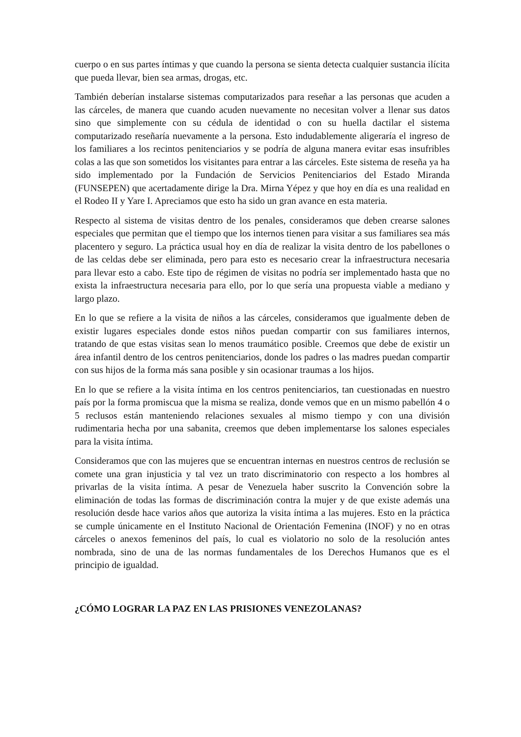cuerpo o en sus partes íntimas y que cuando la persona se sienta detecta cualquier sustancia ilícita que pueda llevar, bien sea armas, drogas, etc.
También deberían instalarse sistemas computarizados para reseñar a las personas que acuden a las cárceles, de manera que cuando acuden nuevamente no necesitan volver a llenar sus datos sino que simplemente con su cédula de identidad o con su huella dactilar el sistema computarizado reseñaría nuevamente a la persona. Esto indudablemente aligeraría el ingreso de los familiares a los recintos penitenciarios y se podría de alguna manera evitar esas insufribles colas a las que son sometidos los visitantes para entrar a las cárceles. Este sistema de reseña ya ha sido implementado por la Fundación de Servicios Penitenciarios del Estado Miranda (FUNSEPEN) que acertadamente dirige la Dra. Mirna Yépez y que hoy en día es una realidad en el Rodeo II y Yare I. Apreciamos que esto ha sido un gran avance en esta materia.
Respecto al sistema de visitas dentro de los penales, consideramos que deben crearse salones especiales que permitan que el tiempo que los internos tienen para visitar a sus familiares sea más placentero y seguro. La práctica usual hoy en día de realizar la visita dentro de los pabellones o de las celdas debe ser eliminada, pero para esto es necesario crear la infraestructura necesaria para llevar esto a cabo. Este tipo de régimen de visitas no podría ser implementado hasta que no exista la infraestructura necesaria para ello, por lo que sería una propuesta viable a mediano y largo plazo.
En lo que se refiere a la visita de niños a las cárceles, consideramos que igualmente deben de existir lugares especiales donde estos niños puedan compartir con sus familiares internos, tratando de que estas visitas sean lo menos traumático posible. Creemos que debe de existir un área infantil dentro de los centros penitenciarios, donde los padres o las madres puedan compartir con sus hijos de la forma más sana posible y sin ocasionar traumas a los hijos.
En lo que se refiere a la visita íntima en los centros penitenciarios, tan cuestionadas en nuestro país por la forma promiscua que la misma se realiza, donde vemos que en un mismo pabellón 4 o 5 reclusos están manteniendo relaciones sexuales al mismo tiempo y con una división rudimentaria hecha por una sabanita, creemos que deben implementarse los salones especiales para la visita íntima.
Consideramos que con las mujeres que se encuentran internas en nuestros centros de reclusión se comete una gran injusticia y tal vez un trato discriminatorio con respecto a los hombres al privarlas de la visita íntima. A pesar de Venezuela haber suscrito la Convención sobre la eliminación de todas las formas de discriminación contra la mujer y de que existe además una resolución desde hace varios años que autoriza la visita íntima a las mujeres. Esto en la práctica se cumple únicamente en el Instituto Nacional de Orientación Femenina (INOF) y no en otras cárceles o anexos femeninos del país, lo cual es violatorio no solo de la resolución antes nombrada, sino de una de las normas fundamentales de los Derechos Humanos que es el principio de igualdad.
¿CÓMO LOGRAR LA PAZ EN LAS PRISIONES VENEZOLANAS?